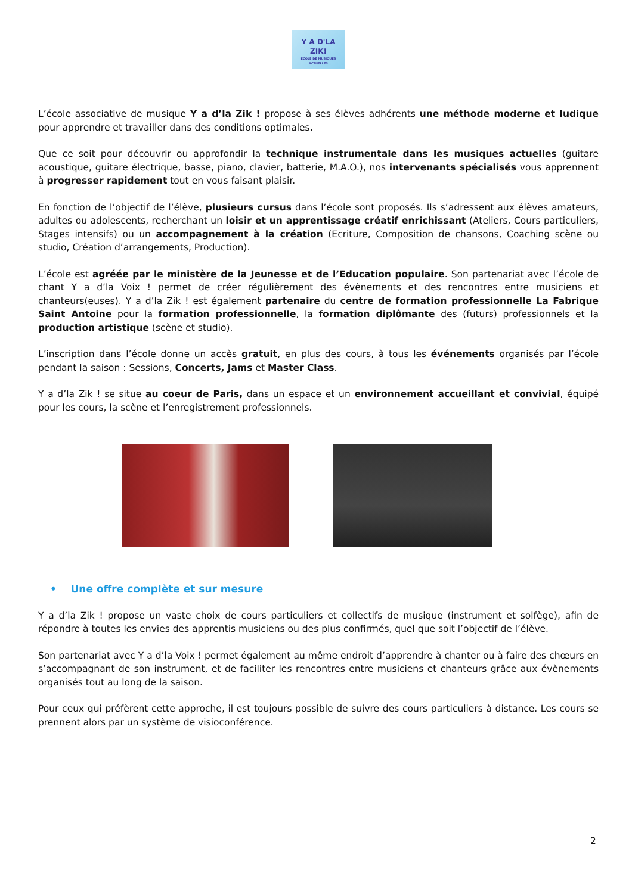Y A D'LA
ZIK!
ÉCOLE DE MUSIQUES ACTUELLES
L’école associative de musique Y a d’la Zik ! propose à ses élèves adhérents une méthode moderne et ludique pour apprendre et travailler dans des conditions optimales.
Que ce soit pour découvrir ou approfondir la technique instrumentale dans les musiques actuelles (guitare acoustique, guitare électrique, basse, piano, clavier, batterie, M.A.O.), nos intervenants spécialisés vous apprennent à progresser rapidement tout en vous faisant plaisir.
En fonction de l’objectif de l’élève, plusieurs cursus dans l’école sont proposés. Ils s’adressent aux élèves amateurs, adultes ou adolescents, recherchant un loisir et un apprentissage créatif enrichissant (Ateliers, Cours particuliers, Stages intensifs) ou un accompagnement à la création (Ecriture, Composition de chansons, Coaching scène ou studio, Création d’arrangements, Production).
L’école est agréée par le ministère de la Jeunesse et de l’Education populaire. Son partenariat avec l’école de chant Y a d’la Voix ! permet de créer régulièrement des évènements et des rencontres entre musiciens et chanteurs(euses). Y a d’la Zik ! est également partenaire du centre de formation professionnelle La Fabrique Saint Antoine pour la formation professionnelle, la formation diplômante des (futurs) professionnels et la production artistique (scène et studio).
L’inscription dans l’école donne un accès gratuit, en plus des cours, à tous les événements organisés par l’école pendant la saison : Sessions, Concerts, Jams et Master Class.
Y a d’la Zik ! se situe au coeur de Paris, dans un espace et un environnement accueillant et convivial, équipé pour les cours, la scène et l’enregistrement professionnels.
• Une offre complète et sur mesure
Y a d’la Zik ! propose un vaste choix de cours particuliers et collectifs de musique (instrument et solfège), afin de répondre à toutes les envies des apprentis musiciens ou des plus confirmés, quel que soit l’objectif de l’élève.
Son partenariat avec Y a d’la Voix ! permet également au même endroit d’apprendre à chanter ou à faire des chœurs en s’accompagnant de son instrument, et de faciliter les rencontres entre musiciens et chanteurs grâce aux évènements organisés tout au long de la saison.
Pour ceux qui préfèrent cette approche, il est toujours possible de suivre des cours particuliers à distance. Les cours se prennent alors par un système de visioconférence.
2